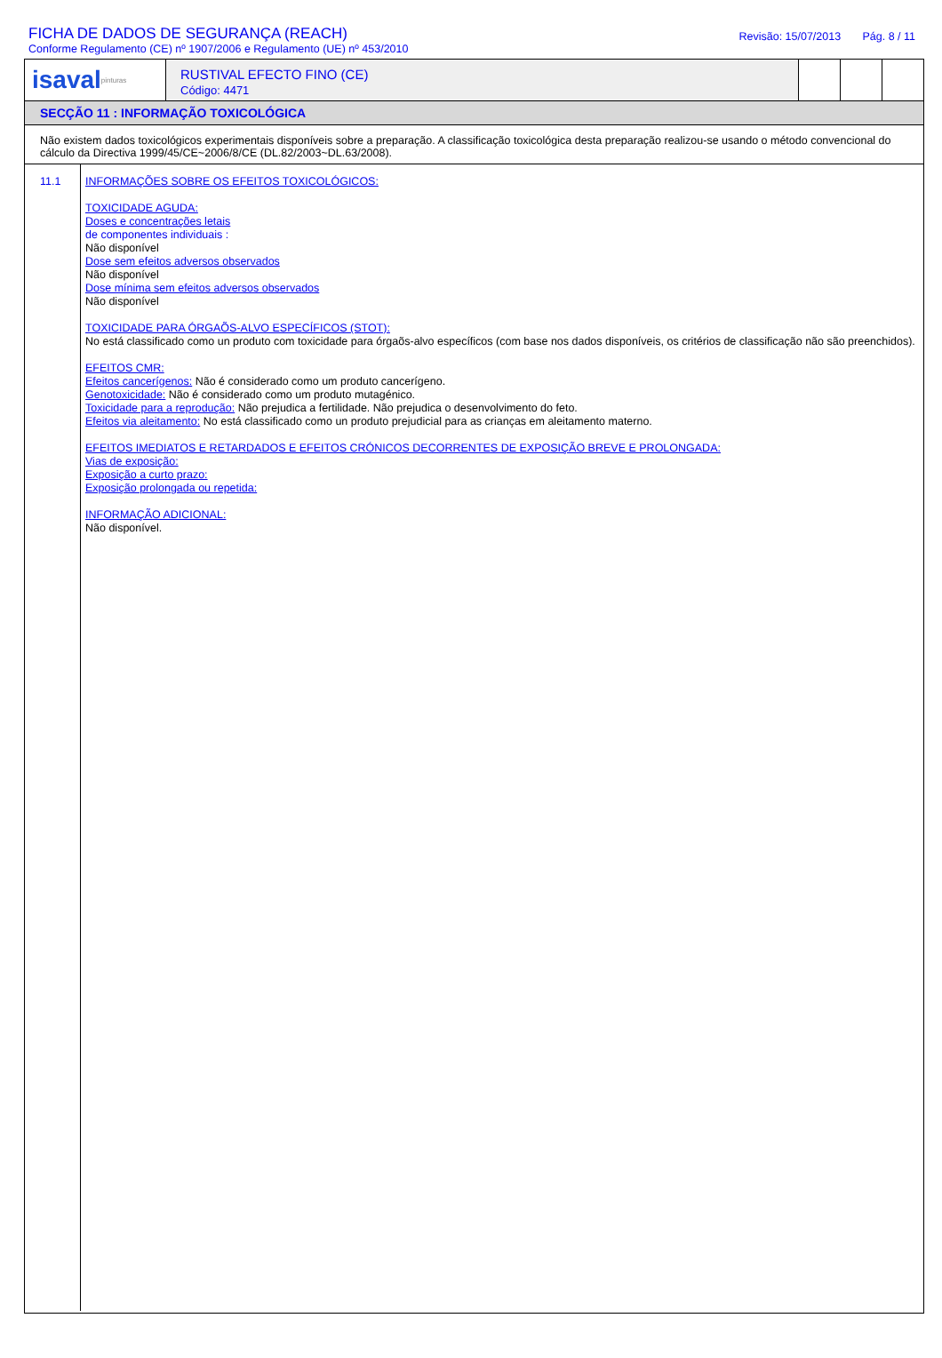FICHA DE DADOS DE SEGURANÇA (REACH)
Conforme Regulamento (CE) nº 1907/2006 e Regulamento (UE) nº 453/2010
Revisão: 15/07/2013 Pág. 8 / 11
isaval pinturas
RUSTIVAL EFECTO FINO (CE)
Código: 4471
SECÇÃO 11 : INFORMAÇÃO TOXICOLÓGICA
Não existem dados toxicológicos experimentais disponíveis sobre a preparação. A classificação toxicológica desta preparação realizou-se usando o método convencional do cálculo da Directiva 1999/45/CE~2006/8/CE (DL.82/2003~DL.63/2008).
11.1
INFORMAÇÕES SOBRE OS EFEITOS TOXICOLÓGICOS:
TOXICIDADE AGUDA:
Doses e concentrações letais
de componentes individuais :
Não disponível
Dose sem efeitos adversos observados
Não disponível
Dose mínima sem efeitos adversos observados
Não disponível
TOXICIDADE PARA ÓRGAÕS-ALVO ESPECÍFICOS (STOT):
No está classificado como un produto com toxicidade para órgaõs-alvo específicos (com base nos dados disponíveis, os critérios de classificação não são preenchidos).
EFEITOS CMR:
Efeitos cancerígenos: Não é considerado como um produto cancerígeno.
Genotoxicidade: Não é considerado como um produto mutagénico.
Toxicidade para a reprodução: Não prejudica a fertilidade. Não prejudica o desenvolvimento do feto.
Efeitos via aleitamento: No está classificado como un produto prejudicial para as crianças em aleitamento materno.
EFEITOS IMEDIATOS E RETARDADOS E EFEITOS CRÓNICOS DECORRENTES DE EXPOSIÇÃO BREVE E PROLONGADA:
Vias de exposição:
Exposição a curto prazo:
Exposição prolongada ou repetida:
INFORMAÇÃO ADICIONAL:
Não disponível.